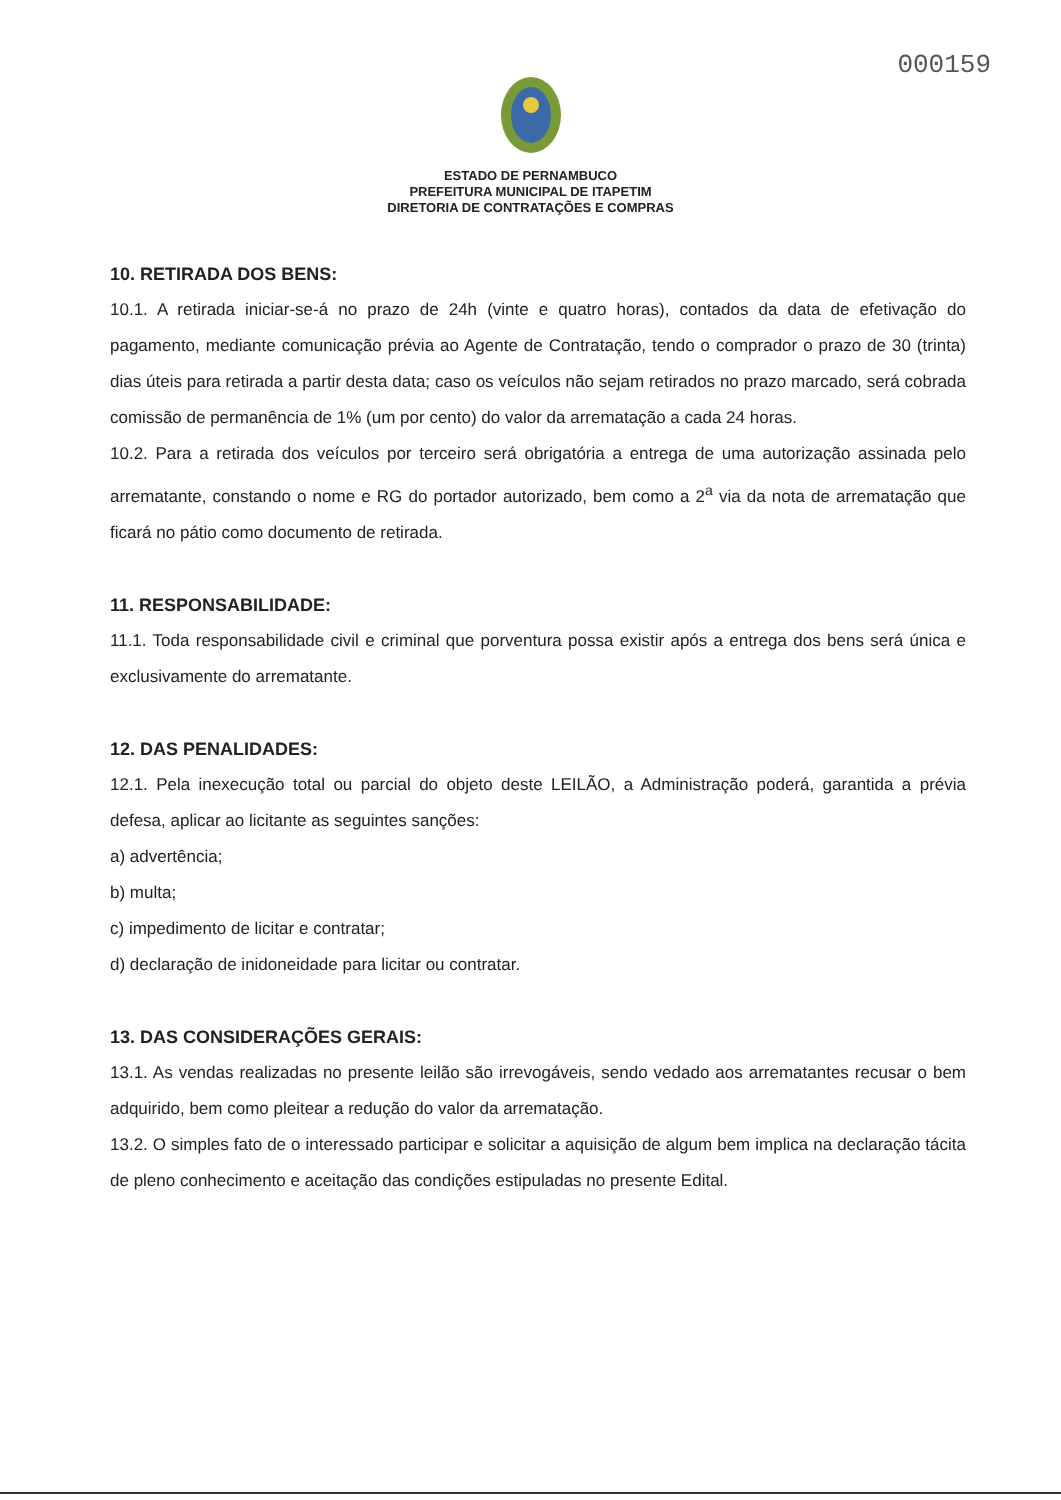000159
ESTADO DE PERNAMBUCO
PREFEITURA MUNICIPAL DE ITAPETIM
DIRETORIA DE CONTRATAÇÕES E COMPRAS
10. RETIRADA DOS BENS:
10.1. A retirada iniciar-se-á no prazo de 24h (vinte e quatro horas), contados da data de efetivação do pagamento, mediante comunicação prévia ao Agente de Contratação, tendo o comprador o prazo de 30 (trinta) dias úteis para retirada a partir desta data; caso os veículos não sejam retirados no prazo marcado, será cobrada comissão de permanência de 1% (um por cento) do valor da arrematação a cada 24 horas.
10.2. Para a retirada dos veículos por terceiro será obrigatória a entrega de uma autorização assinada pelo arrematante, constando o nome e RG do portador autorizado, bem como a 2<sup>a</sup> via da nota de arrematação que ficará no pátio como documento de retirada.
11. RESPONSABILIDADE:
11.1. Toda responsabilidade civil e criminal que porventura possa existir após a entrega dos bens será única e exclusivamente do arrematante.
12. DAS PENALIDADES:
12.1. Pela inexecução total ou parcial do objeto deste LEILÃO, a Administração poderá, garantida a prévia defesa, aplicar ao licitante as seguintes sanções:
a) advertência;
b) multa;
c) impedimento de licitar e contratar;
d) declaração de inidoneidade para licitar ou contratar.
13. DAS CONSIDERAÇÕES GERAIS:
13.1. As vendas realizadas no presente leilão são irrevogáveis, sendo vedado aos arrematantes recusar o bem adquirido, bem como pleitear a redução do valor da arrematação.
13.2. O simples fato de o interessado participar e solicitar a aquisição de algum bem implica na declaração tácita de pleno conhecimento e aceitação das condições estipuladas no presente Edital.